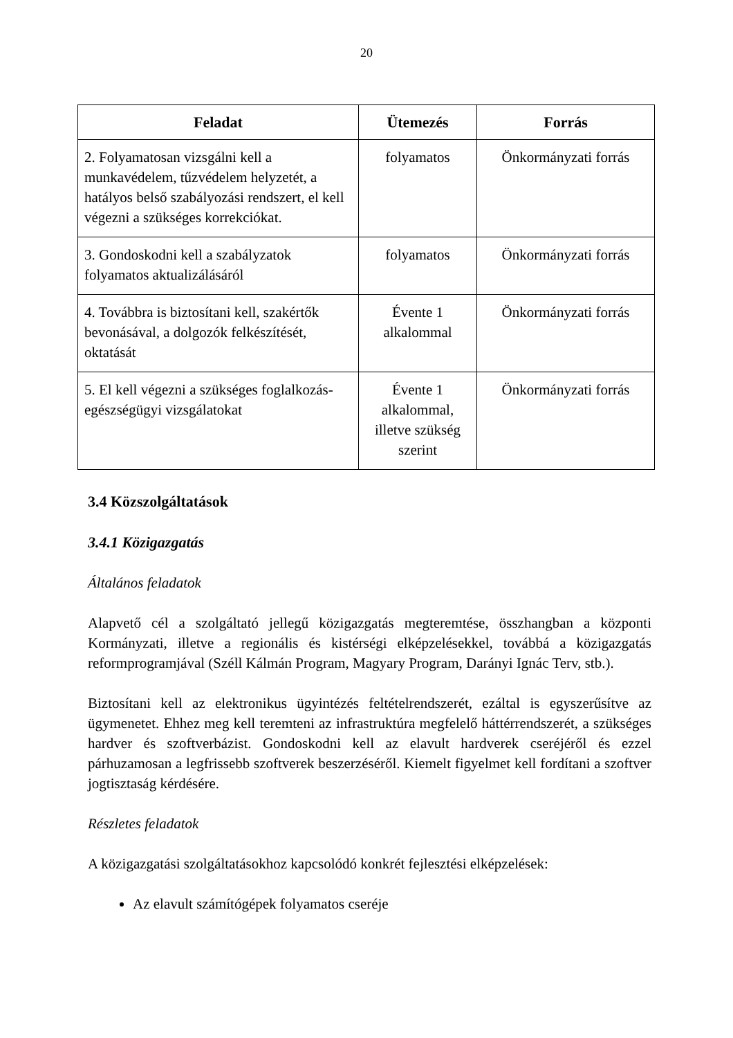20
| Feladat | Ütemezés | Forrás |
| --- | --- | --- |
| 2. Folyamatosan vizsgálni kell a munkavédelem, tűzvédelem helyzetét, a hatályos belső szabályozási rendszert, el kell végezni a szükséges korrekciókat. | folyamatos | Önkormányzati forrás |
| 3. Gondoskodni kell a szabályzatok folyamatos aktualizálásáról | folyamatos | Önkormányzati forrás |
| 4. Továbbra is biztosítani kell, szakértők bevonásával, a dolgozók felkészítését, oktatását | Évente 1 alkalommal | Önkormányzati forrás |
| 5. El kell végezni a szükséges foglalkozás-egészségügyi vizsgálatokat | Évente 1 alkalommal, illetve szükség szerint | Önkormányzati forrás |
3.4 Közszolgáltatások
3.4.1 Közigazgatás
Általános feladatok
Alapvető cél a szolgáltató jellegű közigazgatás megteremtése, összhangban a központi Kormányzati, illetve a regionális és kistérségi elképzelésekkel, továbbá a közigazgatás reformprogramjával (Széll Kálmán Program, Magyary Program, Darányi Ignác Terv, stb.).
Biztosítani kell az elektronikus ügyintézés feltételrendszerét, ezáltal is egyszerűsítve az ügymenetet. Ehhez meg kell teremteni az infrastruktúra megfelelő háttérrendszerét, a szükséges hardver és szoftverbázist. Gondoskodni kell az elavult hardverek cseréjéről és ezzel párhuzamosan a legfrissebb szoftverek beszerzéséről. Kiemelt figyelmet kell fordítani a szoftver jogtisztaság kérdésére.
Részletes feladatok
A közigazgatási szolgáltatásokhoz kapcsolódó konkrét fejlesztési elképzelések:
Az elavult számítógépek folyamatos cseréje